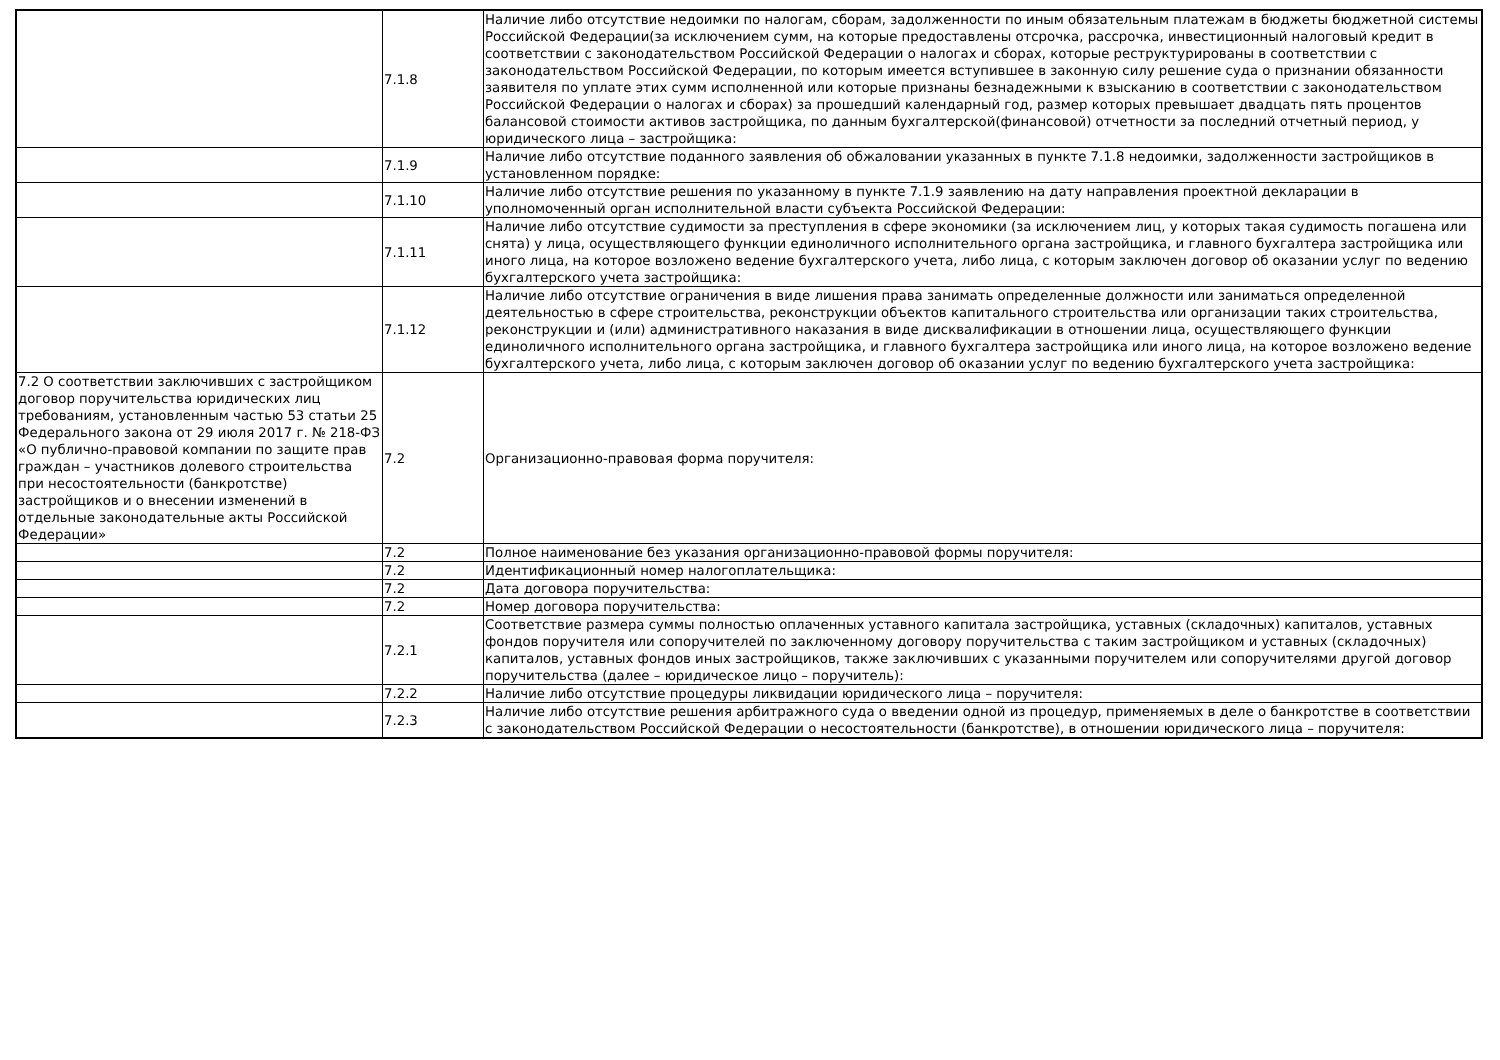| | 7.1.8 | Наличие либо отсутствие недоимки по налогам, сборам, задолженности по иным обязательным платежам в бюджеты бюджетной системы Российской Федерации(за исключением сумм, на которые предоставлены отсрочка, рассрочка, инвестиционный налоговый кредит в соответствии с законодательством Российской Федерации о налогах и сборах, которые реструктурированы в соответствии с законодательством Российской Федерации, по которым имеется вступившее в законную силу решение суда о признании обязанности заявителя по уплате этих сумм исполненной или которые признаны безнадежными к взысканию в соответствии с законодательством Российской Федерации о налогах и сборах) за прошедший календарный год, размер которых превышает двадцать пять процентов балансовой стоимости активов застройщика, по данным бухгалтерской(финансовой) отчетности за последний отчетный период, у юридического лица – застройщика: |
| | 7.1.9 | Наличие либо отсутствие поданного заявления об обжаловании указанных в пункте 7.1.8 недоимки, задолженности застройщиков в установленном порядке: |
| | 7.1.10 | Наличие либо отсутствие решения по указанному в пункте 7.1.9 заявлению на дату направления проектной декларации в уполномоченный орган исполнительной власти субъекта Российской Федерации: |
| | 7.1.11 | Наличие либо отсутствие судимости за преступления в сфере экономики (за исключением лиц, у которых такая судимость погашена или снята) у лица, осуществляющего функции единоличного исполнительного органа застройщика, и главного бухгалтера застройщика или иного лица, на которое возложено ведение бухгалтерского учета, либо лица, с которым заключен договор об оказании услуг по ведению бухгалтерского учета застройщика: |
| | 7.1.12 | Наличие либо отсутствие ограничения в виде лишения права занимать определенные должности или заниматься определенной деятельностью в сфере строительства, реконструкции объектов капитального строительства или организации таких строительства, реконструкции и (или) административного наказания в виде дисквалификации в отношении лица, осуществляющего функции единоличного исполнительного органа застройщика, и главного бухгалтера застройщика или иного лица, на которое возложено ведение бухгалтерского учета, либо лица, с которым заключен договор об оказании услуг по ведению бухгалтерского учета застройщика: |
| 7.2 О соответствии заключивших с застройщиком договор поручительства юридических лиц требованиям, установленным частью 53 статьи 25 Федерального закона от 29 июля 2017 г. № 218-ФЗ «О публично-правовой компании по защите прав граждан – участников долевого строительства при несостоятельности (банкротстве) застройщиков и о внесении изменений в отдельные законодательные акты Российской Федерации» | 7.2 | Организационно-правовая форма поручителя: |
| | 7.2 | Полное наименование без указания организационно-правовой формы поручителя: |
| | 7.2 | Идентификационный номер налогоплательщика: |
| | 7.2 | Дата договора поручительства: |
| | 7.2 | Номер договора поручительства: |
| | 7.2.1 | Соответствие размера суммы полностью оплаченных уставного капитала застройщика, уставных (складочных) капиталов, уставных фондов поручителя или сопоручителей по заключенному договору поручительства с таким застройщиком и уставных (складочных) капиталов, уставных фондов иных застройщиков, также заключивших с указанными поручителем или сопоручителями другой договор поручительства (далее – юридическое лицо – поручитель): |
| | 7.2.2 | Наличие либо отсутствие процедуры ликвидации юридического лица – поручителя: |
| | 7.2.3 | Наличие либо отсутствие решения арбитражного суда о введении одной из процедур, применяемых в деле о банкротстве в соответствии с законодательством Российской Федерации о несостоятельности (банкротстве), в отношении юридического лица – поручителя: |